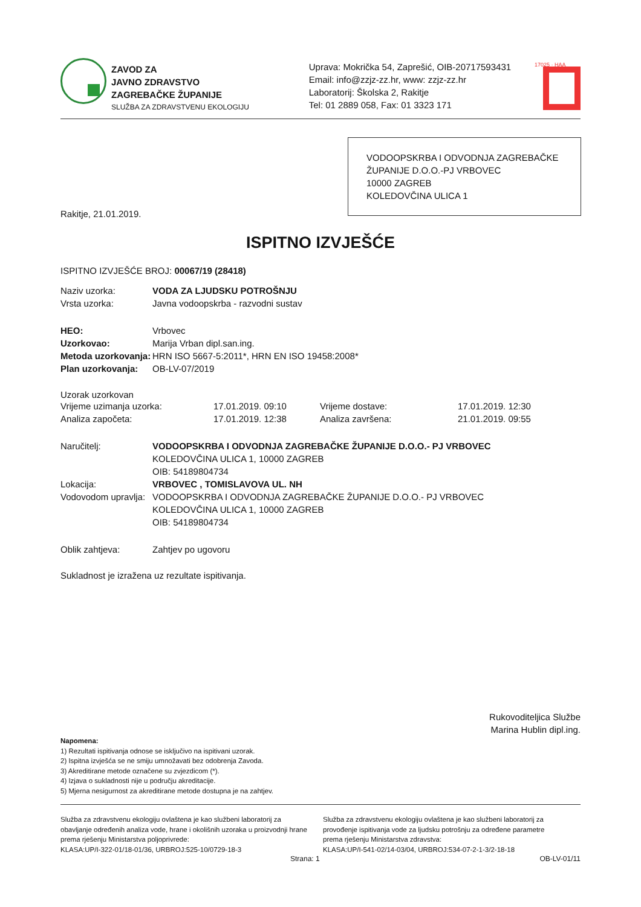ZAVOD ZA
JAVNO ZDRAVSTVO
ZAGREBAČKE ŽUPANIJE
SLUŽBA ZA ZDRAVSTVENU EKOLOGIJU
Uprava: Mokrička 54, Zaprešić, OIB-20717593431
Email: info@zzjz-zz.hr, www: zzjz-zz.hr
Laboratorij: Školska 2, Rakitje
Tel: 01 2889 058, Fax: 01 3323 171
17025 · HAA
VODOOPSKRBA I ODVODNJA ZAGREBAČKE ŽUPANIJE D.O.O.-PJ VRBOVEC
10000 ZAGREB
KOLEDOVČINA ULICA 1
Rakitje, 21.01.2019.
ISPITNO IZVJEŠĆE
ISPITNO IZVJEŠĆE BROJ: 00067/19 (28418)
Naziv uzorka: VODA ZA LJUDSKU POTROŠNJU
Vrsta uzorka: Javna vodoopskrba - razvodni sustav
HEO: Vrbovec
Uzorkovao: Marija Vrban dipl.san.ing.
Metoda uzorkovanja: HRN ISO 5667-5:2011*, HRN EN ISO 19458:2008*
Plan uzorkovanja: OB-LV-07/2019
Uzorak uzorkovan
Vrijeme uzimanja uzorka: 17.01.2019. 09:10 Vrijeme dostave: 17.01.2019. 12:30
Analiza započeta: 17.01.2019. 12:38 Analiza završena: 21.01.2019. 09:55
Naručitelj: VODOOPSKRBA I ODVODNJA ZAGREBAČKE ŽUPANIJE D.O.O.- PJ VRBOVEC
KOLEDOVČINA ULICA 1, 10000 ZAGREB
OIB: 54189804734
Lokacija: VRBOVEC , TOMISLAVOVA UL. NH
Vodovodom upravlja: VODOOPSKRBA I ODVODNJA ZAGREBAČKE ŽUPANIJE D.O.O.- PJ VRBOVEC
KOLEDOVČINA ULICA 1, 10000 ZAGREB
OIB: 54189804734
Oblik zahtjeva: Zahtjev po ugovoru
Sukladnost je izražena uz rezultate ispitivanja.
Rukovoditeljica Službe
Marina Hublin dipl.ing.
Napomena:
1) Rezultati ispitivanja odnose se isključivo na ispitivani uzorak.
2) Ispitna izvješća se ne smiju umnožavati bez odobrenja Zavoda.
3) Akreditirane metode označene su zvjezdicom (*).
4) Izjava o sukladnosti nije u području akreditacije.
5) Mjerna nesigurnost za akreditirane metode dostupna je na zahtjev.
Služba za zdravstvenu ekologiju ovlaštena je kao službeni laboratorij za obavljanje određenih analiza vode, hrane i okolišnih uzoraka u proizvodnji hrane prema rješenju Ministarstva poljoprivrede:
KLASA:UP/I-322-01/18-01/36, URBROJ:525-10/0729-18-3
Služba za zdravstvenu ekologiju ovlaštena je kao službeni laboratorij za provođenje ispitivanja vode za ljudsku potrošnju za određene parametre prema rješenju Ministarstva zdravstva:
KLASA:UP/I-541-02/14-03/04, URBROJ:534-07-2-1-3/2-18-18
Strana: 1 OB-LV-01/11